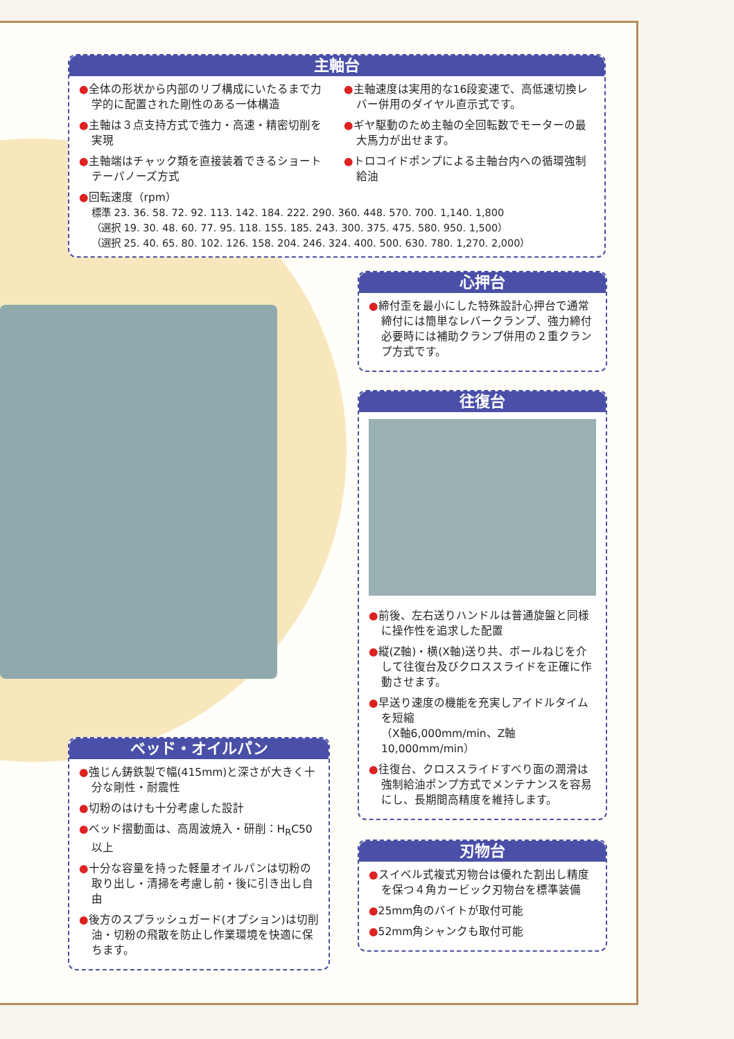主軸台
●全体の形状から内部のリブ構成にいたるまで力学的に配置された剛性のある一体構造
●主軸は３点支持方式で強力・高速・精密切削を実現
●主軸端はチャック類を直接装着できるショートテーパノーズ方式
●主軸速度は実用的な16段変速で、高低速切換レバー併用のダイヤル直示式です。
●ギヤ駆動のため主軸の全回転数でモーターの最大馬力が出せます。
●トロコイドポンプによる主軸台内への循環強制給油
●回転速度（rpm）
標準 23. 36. 58. 72. 92. 113. 142. 184. 222. 290. 360. 448. 570. 700. 1,140. 1,800
（選択 19. 30. 48. 60. 77. 95. 118. 155. 185. 243. 300. 375. 475. 580. 950. 1,500）
（選択 25. 40. 65. 80. 102. 126. 158. 204. 246. 324. 400. 500. 630. 780. 1,270. 2,000）
心押台
●締付歪を最小にした特殊設計心押台で通常締付には簡単なレバークランプ、強力締付必要時には補助クランプ併用の２重クランプ方式です。
往復台
●前後、左右送りハンドルは普通旋盤と同様に操作性を追求した配置
●縦(Z軸)・横(X軸)送り共、ボールねじを介して往復台及びクロススライドを正確に作動させます。
●早送り速度の機能を充実しアイドルタイムを短縮
（X軸6,000mm/min、Z軸10,000mm/min）
●往復台、クロススライドすべり面の潤滑は強制給油ポンプ方式でメンテナンスを容易にし、長期間高精度を維持します。
ベッド・オイルパン
●強じん鋳鉄製で幅(415mm)と深さが大きく十分な剛性・耐震性
●切粉のはけも十分考慮した設計
●ベッド摺動面は、高周波焼入・研削：H<sub>R</sub>C50以上
●十分な容量を持った軽量オイルパンは切粉の取り出し・清掃を考慮し前・後に引き出し自由
●後方のスプラッシュガード(オプション)は切削油・切粉の飛散を防止し作業環境を快適に保ちます。
刃物台
●スイベル式複式刃物台は優れた割出し精度を保つ４角カービック刃物台を標準装備
●25mm角のバイトが取付可能
●52mm角シャンクも取付可能